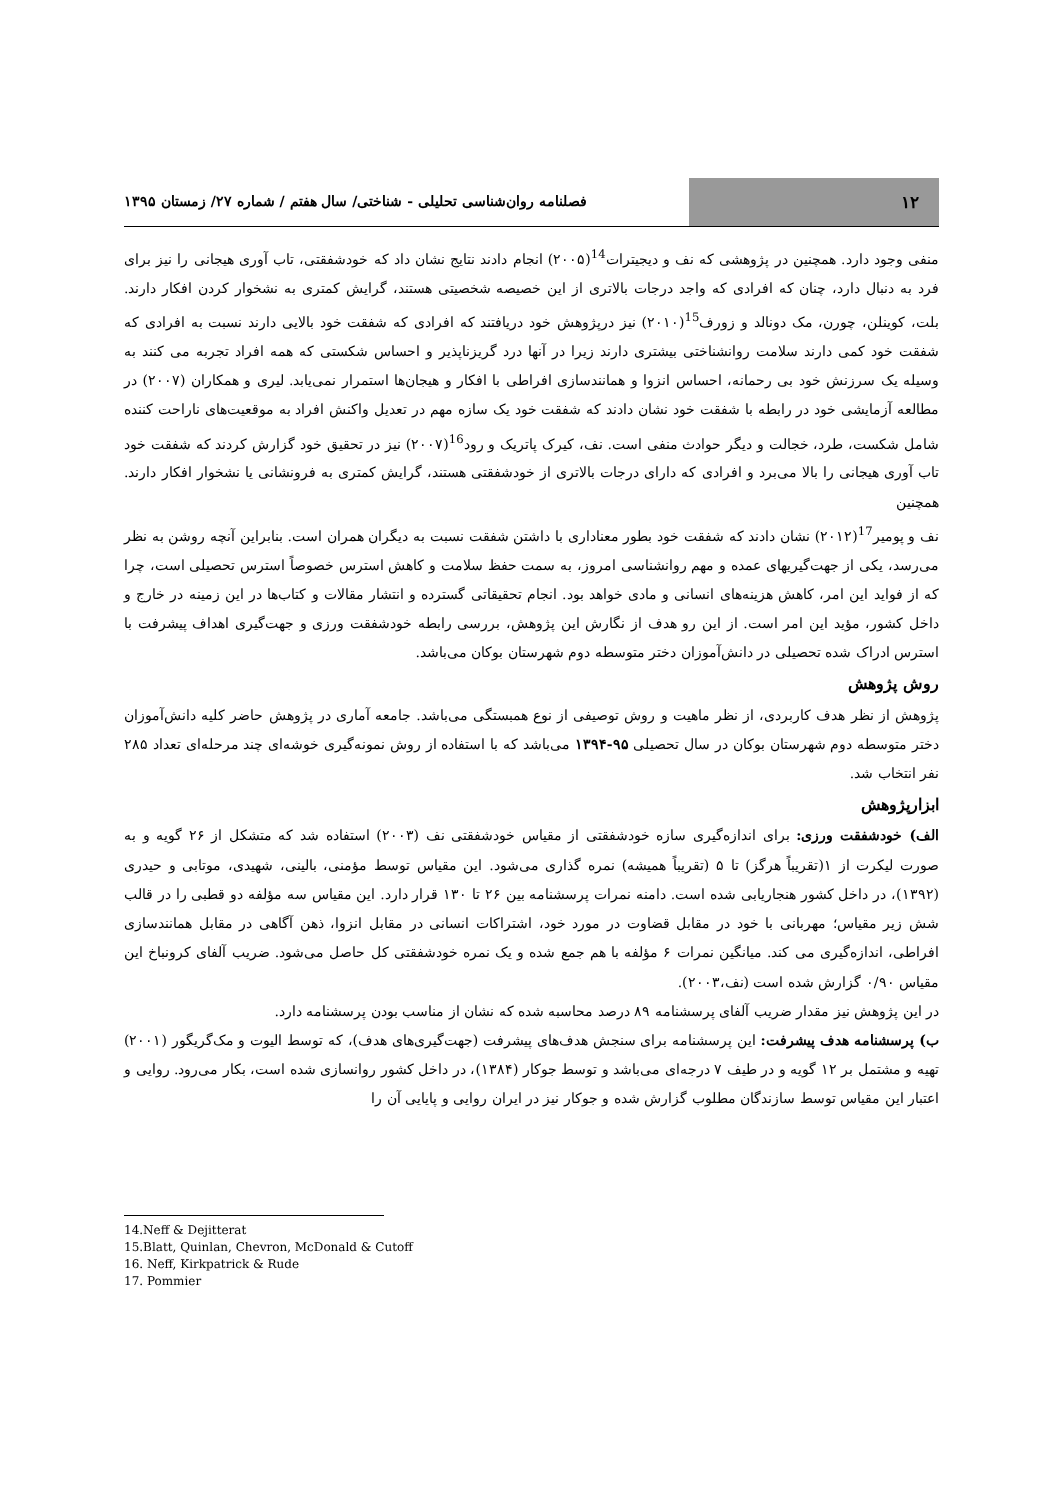۱۲
فصلنامه روان‌شناسی تحلیلی - شناختی/ سال هفتم / شماره ۲۷/ زمستان ۱۳۹۵
منفی وجود دارد. همچنین در پژوهشی که نف و دیجیترات<sup>14</sup>(۲۰۰۵) انجام دادند نتایج نشان داد که خودشفقتی، تاب آوری هیجانی را نیز برای فرد به دنبال دارد، چنان که افرادی که واجد درجات بالاتری از این خصیصه شخصیتی هستند، گرایش کمتری به نشخوار کردن افکار دارند. بلت، کوینلن، چورن، مک دونالد و زورف<sup>15</sup>(۲۰۱۰) نیز درپژوهش خود دریافتند که افرادی که شفقت خود بالایی دارند نسبت به افرادی که شفقت خود کمی دارند سلامت روانشناختی بیشتری دارند زیرا در آنها درد گریزناپذیر و احساس شکستی که همه افراد تجربه می کنند به وسیله یک سرزنش خود بی رحمانه، احساس انزوا و همانندسازی افراطی با افکار و هیجان‌ها استمرار نمی‌یابد. لیری و همکاران (۲۰۰۷) در مطالعه آزمایشی خود در رابطه با شفقت خود نشان دادند که شفقت خود یک سازه مهم در تعدیل واکنش افراد به موقعیت‌های ناراحت کننده شامل شکست، طرد، خجالت و دیگر حوادث منفی است. نف، کیرک پاتریک و رود<sup>16</sup>(۲۰۰۷) نیز در تحقیق خود گزارش کردند که شفقت خود تاب آوری هیجانی را بالا می‌برد و افرادی که دارای درجات بالاتری از خودشفقتی هستند، گرایش کمتری به فرونشانی یا نشخوار افکار دارند. همچنین
نف و پومیر<sup>17</sup>(۲۰۱۲) نشان دادند که شفقت خود بطور معناداری با داشتن شفقت نسبت به دیگران همران است. بنابراین آنچه روشن به نظر می‌رسد، یکی از جهت‌گیریهای عمده و مهم روانشناسی امروز، به سمت حفظ سلامت و کاهش استرس خصوصاً استرس تحصیلی است، چرا که از فواید این امر، کاهش هزینه‌های انسانی و مادی خواهد بود. انجام تحقیقاتی گسترده و انتشار مقالات و کتاب‌ها در این زمینه در خارج و داخل کشور، مؤید این امر است. از این رو هدف از نگارش این پژوهش، بررسی رابطه خودشفقت ورزی و جهت‌گیری اهداف پیشرفت با استرس ادراک شده تحصیلی در دانش‌آموزان دختر متوسطه دوم شهرستان بوکان می‌باشد.
روش پژوهش
پژوهش از نظر هدف کاربردی، از نظر ماهیت و روش توصیفی از نوع همبستگی می‌باشد. جامعه آماری در پژوهش حاضر کلیه دانش‌آموزان دختر متوسطه دوم شهرستان بوکان در سال تحصیلی ۹۵-۱۳۹۴ می‌باشد که با استفاده از روش نمونه‌گیری خوشه‌ای چند مرحله‌ای تعداد ۲۸۵ نفر انتخاب شد.
ابزارپژوهش
الف) خودشفقت ورزی: برای اندازه‌گیری سازه خودشفقتی از مقیاس خودشفقتی نف (۲۰۰۳) استفاده شد که متشکل از ۲۶ گویه و به صورت لیکرت از ۱(تقریباً هرگز) تا ۵ (تقریباً همیشه) نمره گذاری می‌شود. این مقیاس توسط مؤمنی، بالینی، شهیدی، موتابی و حیدری (۱۳۹۲)، در داخل کشور هنجاریابی شده است. دامنه نمرات پرسشنامه بین ۲۶ تا ۱۳۰ قرار دارد. این مقیاس سه مؤلفه دو قطبی را در قالب شش زیر مقیاس؛ مهربانی با خود در مقابل قضاوت در مورد خود، اشتراکات انسانی در مقابل انزوا، ذهن آگاهی در مقابل همانندسازی افراطی، اندازه‌گیری می کند. میانگین نمرات ۶ مؤلفه با هم جمع شده و یک نمره خودشفقتی کل حاصل می‌شود. ضریب آلفای کرونباخ این مقیاس ۰/۹۰ گزارش شده است (نف،۲۰۰۳).
در این پژوهش نیز مقدار ضریب آلفای پرسشنامه ۸۹ درصد محاسبه شده که نشان از مناسب بودن پرسشنامه دارد.
ب) پرسشنامه هدف پیشرفت: این پرسشنامه برای سنجش هدف‌های پیشرفت (جهت‌گیری‌های هدف)، که توسط الیوت و مک‌گریگور (۲۰۰۱) تهیه و مشتمل بر ۱۲ گویه و در طیف ۷ درجه‌ای می‌باشد و توسط جوکار (۱۳۸۴)، در داخل کشور روانسازی شده است، بکار می‌رود. روایی و اعتبار این مقیاس توسط سازندگان مطلوب گزارش شده و جوکار نیز در ایران روایی و پایایی آن را
14.Neff & Dejitterat
15.Blatt, Quinlan, Chevron, McDonald & Cutoff
16. Neff, Kirkpatrick & Rude
17. Pommier